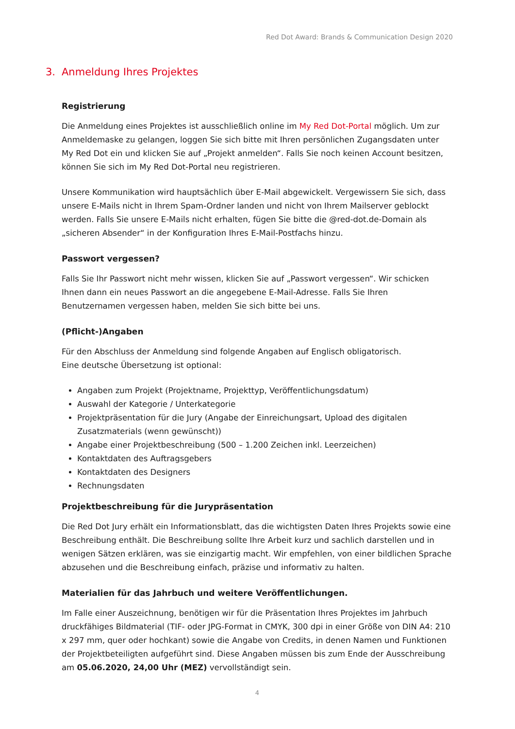Red Dot Award: Brands & Communication Design 2020
3. Anmeldung Ihres Projektes
Registrierung
Die Anmeldung eines Projektes ist ausschließlich online im My Red Dot-Portal möglich. Um zur Anmeldemaske zu gelangen, loggen Sie sich bitte mit Ihren persönlichen Zugangsdaten unter My Red Dot ein und klicken Sie auf „Projekt anmelden“. Falls Sie noch keinen Account besitzen, können Sie sich im My Red Dot-Portal neu registrieren.
Unsere Kommunikation wird hauptsächlich über E-Mail abgewickelt. Vergewissern Sie sich, dass unsere E-Mails nicht in Ihrem Spam-Ordner landen und nicht von Ihrem Mailserver geblockt werden. Falls Sie unsere E-Mails nicht erhalten, fügen Sie bitte die @red-dot.de-Domain als „sicheren Absender“ in der Konfiguration Ihres E-Mail-Postfachs hinzu.
Passwort vergessen?
Falls Sie Ihr Passwort nicht mehr wissen, klicken Sie auf „Passwort vergessen“. Wir schicken Ihnen dann ein neues Passwort an die angegebene E-Mail-Adresse. Falls Sie Ihren Benutzernamen vergessen haben, melden Sie sich bitte bei uns.
(Pflicht-)Angaben
Für den Abschluss der Anmeldung sind folgende Angaben auf Englisch obligatorisch.
Eine deutsche Übersetzung ist optional:
Angaben zum Projekt (Projektname, Projekttyp, Veröffentlichungsdatum)
Auswahl der Kategorie / Unterkategorie
Projektpräsentation für die Jury (Angabe der Einreichungsart, Upload des digitalen Zusatzmaterials (wenn gewünscht))
Angabe einer Projektbeschreibung (500 – 1.200 Zeichen inkl. Leerzeichen)
Kontaktdaten des Auftragsgebers
Kontaktdaten des Designers
Rechnungsdaten
Projektbeschreibung für die Jurypräsentation
Die Red Dot Jury erhält ein Informationsblatt, das die wichtigsten Daten Ihres Projekts sowie eine Beschreibung enthält. Die Beschreibung sollte Ihre Arbeit kurz und sachlich darstellen und in wenigen Sätzen erklären, was sie einzigartig macht. Wir empfehlen, von einer bildlichen Sprache abzusehen und die Beschreibung einfach, präzise und informativ zu halten.
Materialien für das Jahrbuch und weitere Veröffentlichungen.
Im Falle einer Auszeichnung, benötigen wir für die Präsentation Ihres Projektes im Jahrbuch druckfähiges Bildmaterial (TIF- oder JPG-Format in CMYK, 300 dpi in einer Größe von DIN A4: 210 x 297 mm, quer oder hochkant) sowie die Angabe von Credits, in denen Namen und Funktionen der Projektbeteiligten aufgeführt sind. Diese Angaben müssen bis zum Ende der Ausschreibung am 05.06.2020, 24,00 Uhr (MEZ) vervollständigt sein.
4